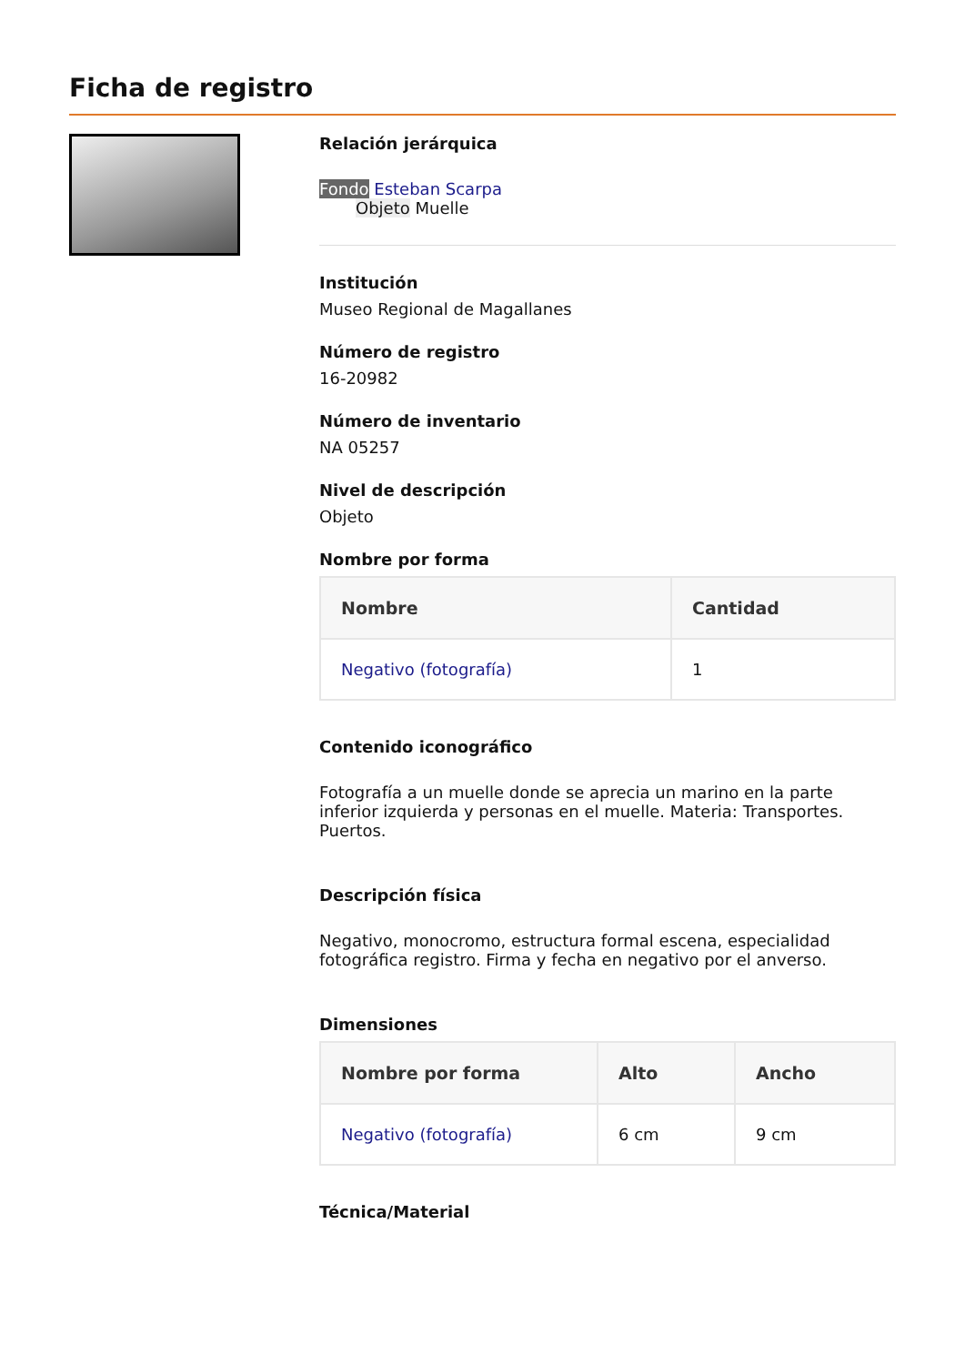Ficha de registro
Relación jerárquica
Fondo Esteban Scarpa
Objeto Muelle
Institución
Museo Regional de Magallanes
Número de registro
16-20982
Número de inventario
NA 05257
Nivel de descripción
Objeto
Nombre por forma
| Nombre | Cantidad |
| --- | --- |
| Negativo (fotografía) | 1 |
Contenido iconográfico
Fotografía a un muelle donde se aprecia un marino en la parte inferior izquierda y personas en el muelle. Materia: Transportes. Puertos.
Descripción física
Negativo, monocromo, estructura formal escena, especialidad fotográfica registro. Firma y fecha en negativo por el anverso.
Dimensiones
| Nombre por forma | Alto | Ancho |
| --- | --- | --- |
| Negativo (fotografía) | 6 cm | 9 cm |
Técnica/Material